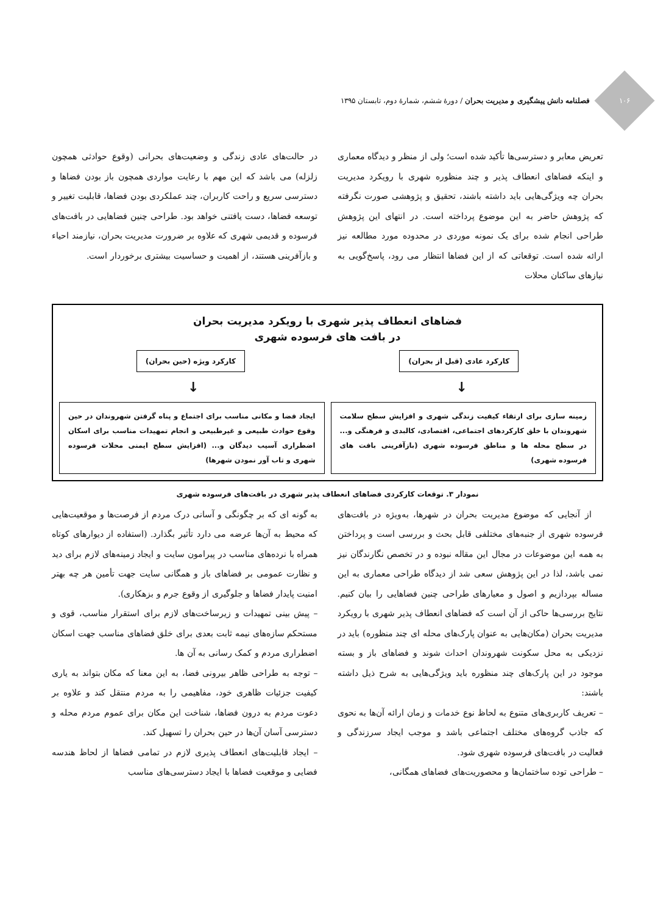۱۰۶
فصلنامه دانش پیشگیری و مدیریت بحران / دورهٔ ششم، شمارهٔ دوم، تابستان ۱۳۹۵
تعریض معابر و دسترسی‌ها تأکید شده است؛ ولی از منظر و دیدگاه معماری و اینکه فضاهای انعطاف پذیر و چند منظوره شهری با رویکرد مدیریت بحران چه ویژگی‌هایی باید داشته باشند، تحقیق و پژوهشی صورت نگرفته که پژوهش حاضر به این موضوع پرداخته است. در انتهای این پژوهش طراحی انجام شده برای یک نمونه موردی در محدوده مورد مطالعه نیز ارائه شده است. توقعاتی که از این فضاها انتظار می رود، پاسخ‌گویی به نیازهای ساکنان محلات
در حالت‌های عادی زندگی و وضعیت‌های بحرانی (وقوع حوادثی همچون زلزله) می باشد که این مهم با رعایت مواردی همچون باز بودن فضاها و دسترسی سریع و راحت کاربران، چند عملکردی بودن فضاها، قابلیت تغییر و توسعه فضاها، دست یافتنی خواهد بود. طراحی چنین فضاهایی در بافت‌های فرسوده و قدیمی شهری که علاوه بر ضرورت مدیریت بحران، نیازمند احیاء و بازآفرینی هستند، از اهمیت و حساسیت بیشتری برخوردار است.
فضاهای انعطاف پذیر شهری با رویکرد مدیریت بحران
در بافت های فرسوده شهری
کارکرد عادی (قبل از بحران) کارکرد ویژه (حین بحران)
↓ ↓
زمینه سازی برای ارتقاء کیفیت زندگی شهری و افزایش سطح سلامت شهروندان با خلق کارکردهای اجتماعی، اقتصادی، کالبدی و فرهنگی و... در سطح محله ها و مناطق فرسوده شهری (بازآفرینی بافت های فرسوده شهری)
ایجاد فضا و مکانی مناسب برای اجتماع و پناه گرفتن شهروندان در حین وقوع حوادث طبیعی و غیرطبیعی و انجام تمهیدات مناسب برای اسکان اضطراری آسیب دیدگان و... (افزایش سطح ایمنی محلات فرسوده شهری و تاب آور نمودن شهرها)
نمودار ۳. توقعات کارکردی فضاهای انعطاف پذیر شهری در بافت‌های فرسوده شهری
از آنجایی که موضوع مدیریت بحران در شهرها، به‌ویژه در بافت‌های فرسوده شهری از جنبه‌های مختلفی قابل بحث و بررسی است و پرداختن به همه این موضوعات در مجال این مقاله نبوده و در تخصص نگارندگان نیز نمی باشد، لذا در این پژوهش سعی شد از دیدگاه طراحی معماری به این مساله بپردازیم و اصول و معیارهای طراحی چنین فضاهایی را بیان کنیم. نتایج بررسی‌ها حاکی از آن است که فضاهای انعطاف پذیر شهری با رویکرد مدیریت بحران (مکان‌هایی به عنوان پارک‌های محله ای چند منظوره) باید در نزدیکی به محل سکونت شهروندان احداث شوند و فضاهای باز و بسته موجود در این پارک‌های چند منظوره باید ویژگی‌هایی به شرح ذیل داشته باشند:
– تعریف کاربری‌های متنوع به لحاظ نوع خدمات و زمان ارائه آن‌ها به نحوی که جاذب گروه‌های مختلف اجتماعی باشد و موجب ایجاد سرزندگی و فعالیت در بافت‌های فرسوده شهری شود.
– طراحی توده ساختمان‌ها و محصوریت‌های فضاهای همگانی،
به گونه ای که بر چگونگی و آسانی درک مردم از فرصت‌ها و موقعیت‌هایی که محیط به آن‌ها عرضه می دارد تأثیر بگذارد. (استفاده از دیوارهای کوتاه همراه با نرده‌های مناسب در پیرامون سایت و ایجاد زمینه‌های لازم برای دید و نظارت عمومی بر فضاهای باز و همگانی سایت جهت تأمین هر چه بهتر امنیت پایدار فضاها و جلوگیری از وقوع جرم و بزهکاری).
– پیش بینی تمهیدات و زیرساخت‌های لازم برای استقرار مناسب، قوی و مستحکم سازه‌های نیمه ثابت بعدی برای خلق فضاهای مناسب جهت اسکان اضطراری مردم و کمک رسانی به آن ها.
– توجه به طراحی ظاهر بیرونی فضا، به این معنا که مکان بتواند به یاری کیفیت جزئیات ظاهری خود، مفاهیمی را به مردم منتقل کند و علاوه بر دعوت مردم به درون فضاها، شناخت این مکان برای عموم مردم محله و دسترسی آسان آن‌ها در حین بحران را تسهیل کند.
– ایجاد قابلیت‌های انعطاف پذیری لازم در تمامی فضاها از لحاظ هندسه فضایی و موقعیت فضاها با ایجاد دسترسی‌های مناسب